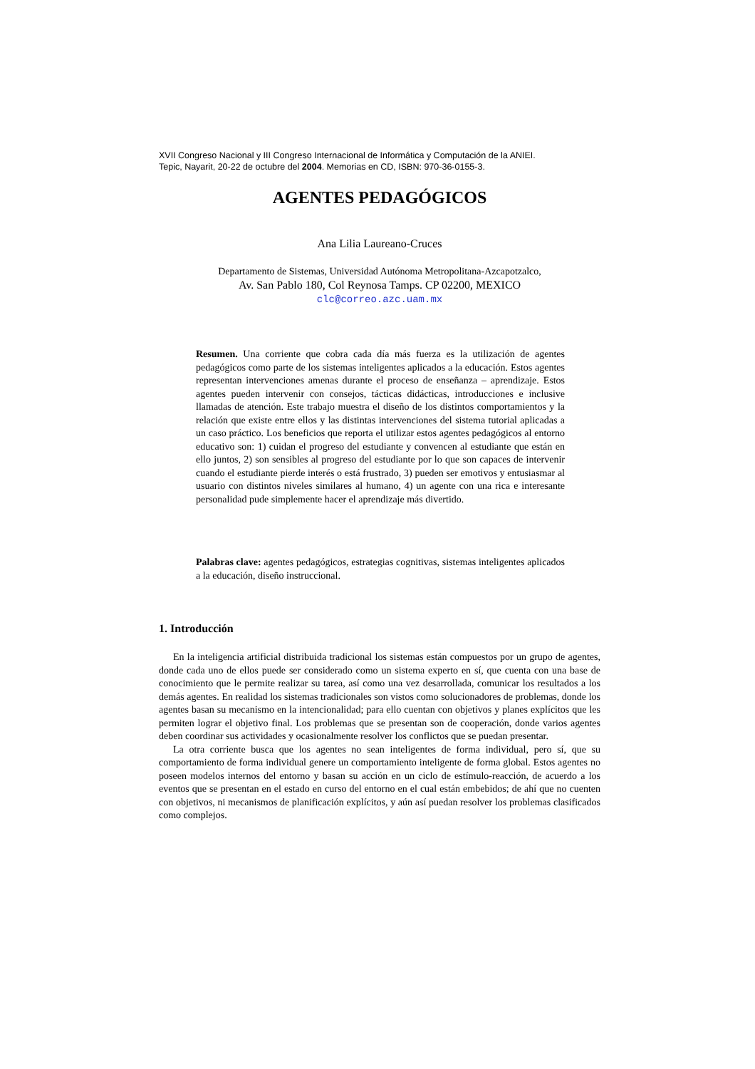XVII Congreso Nacional y III Congreso Internacional de Informática y Computación de la ANIEI.
Tepic, Nayarit, 20-22 de octubre del 2004. Memorias en CD, ISBN: 970-36-0155-3.
AGENTES PEDAGÓGICOS
Ana Lilia Laureano-Cruces
Departamento de Sistemas, Universidad Autónoma Metropolitana-Azcapotzalco,
Av. San Pablo 180, Col Reynosa Tamps. CP 02200, MEXICO
clc@correo.azc.uam.mx
Resumen. Una corriente que cobra cada día más fuerza es la utilización de agentes pedagógicos como parte de los sistemas inteligentes aplicados a la educación. Estos agentes representan intervenciones amenas durante el proceso de enseñanza – aprendizaje. Estos agentes pueden intervenir con consejos, tácticas didácticas, introducciones e inclusive llamadas de atención. Este trabajo muestra el diseño de los distintos comportamientos y la relación que existe entre ellos y las distintas intervenciones del sistema tutorial aplicadas a un caso práctico. Los beneficios que reporta el utilizar estos agentes pedagógicos al entorno educativo son: 1) cuidan el progreso del estudiante y convencen al estudiante que están en ello juntos, 2) son sensibles al progreso del estudiante por lo que son capaces de intervenir cuando el estudiante pierde interés o está frustrado, 3) pueden ser emotivos y entusiasmar al usuario con distintos niveles similares al humano, 4) un agente con una rica e interesante personalidad pude simplemente hacer el aprendizaje más divertido.
Palabras clave: agentes pedagógicos, estrategias cognitivas, sistemas inteligentes aplicados a la educación, diseño instruccional.
1. Introducción
En la inteligencia artificial distribuida tradicional los sistemas están compuestos por un grupo de agentes, donde cada uno de ellos puede ser considerado como un sistema experto en sí, que cuenta con una base de conocimiento que le permite realizar su tarea, así como una vez desarrollada, comunicar los resultados a los demás agentes. En realidad los sistemas tradicionales son vistos como solucionadores de problemas, donde los agentes basan su mecanismo en la intencionalidad; para ello cuentan con objetivos y planes explícitos que les permiten lograr el objetivo final. Los problemas que se presentan son de cooperación, donde varios agentes deben coordinar sus actividades y ocasionalmente resolver los conflictos que se puedan presentar.
La otra corriente busca que los agentes no sean inteligentes de forma individual, pero sí, que su comportamiento de forma individual genere un comportamiento inteligente de forma global. Estos agentes no poseen modelos internos del entorno y basan su acción en un ciclo de estímulo-reacción, de acuerdo a los eventos que se presentan en el estado en curso del entorno en el cual están embebidos; de ahí que no cuenten con objetivos, ni mecanismos de planificación explícitos, y aún así puedan resolver los problemas clasificados como complejos.